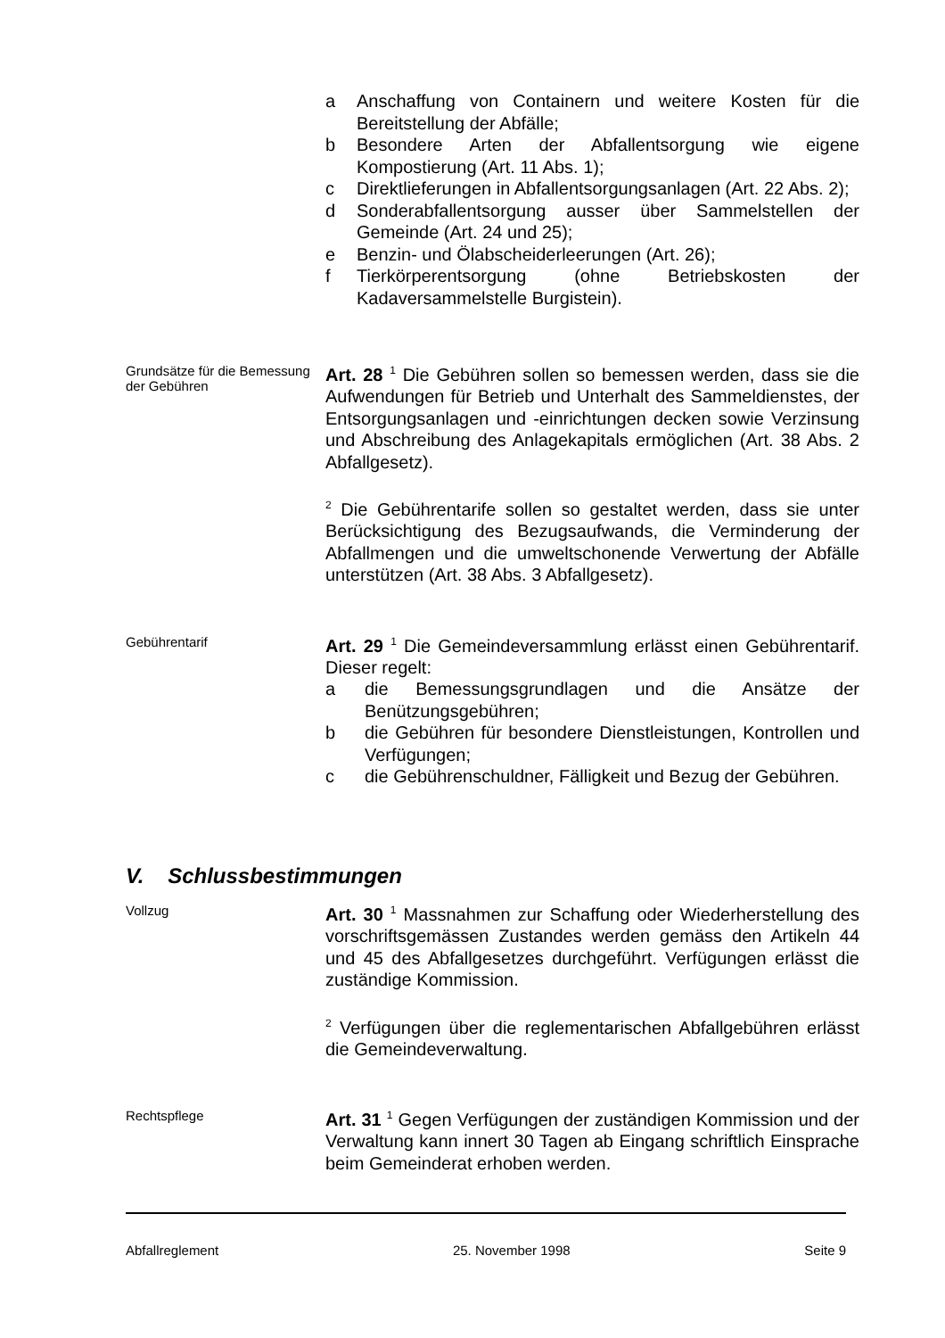a Anschaffung von Containern und weitere Kosten für die Bereitstellung der Abfälle;
b Besondere Arten der Abfallentsorgung wie eigene Kompostierung (Art. 11 Abs. 1);
c Direktlieferungen in Abfallentsorgungsanlagen (Art. 22 Abs. 2);
d Sonderabfallentsorgung ausser über Sammelstellen der Gemeinde (Art. 24 und 25);
e Benzin- und Ölabscheiderleerungen (Art. 26);
f Tierkörperentsorgung (ohne Betriebskosten der Kadaversammelstelle Burgistein).
Grundsätze für die Bemessung der Gebühren
Art. 28 <sup>1</sup> Die Gebühren sollen so bemessen werden, dass sie die Aufwendungen für Betrieb und Unterhalt des Sammeldienstes, der Entsorgungsanlagen und -einrichtungen decken sowie Verzinsung und Abschreibung des Anlagekapitals ermöglichen (Art. 38 Abs. 2 Abfallgesetz).
<sup>2</sup> Die Gebührentarife sollen so gestaltet werden, dass sie unter Berücksichtigung des Bezugsaufwands, die Verminderung der Abfallmengen und die umweltschonende Verwertung der Abfälle unterstützen (Art. 38 Abs. 3 Abfallgesetz).
Gebührentarif
Art. 29 <sup>1</sup> Die Gemeindeversammlung erlässt einen Gebührentarif. Dieser regelt:
a die Bemessungsgrundlagen und die Ansätze der Benützungsgebühren;
b die Gebühren für besondere Dienstleistungen, Kontrollen und Verfügungen;
c die Gebührenschuldner, Fälligkeit und Bezug der Gebühren.
V. Schlussbestimmungen
Vollzug
Art. 30 <sup>1</sup> Massnahmen zur Schaffung oder Wiederherstellung des vorschriftsgemässen Zustandes werden gemäss den Artikeln 44 und 45 des Abfallgesetzes durchgeführt. Verfügungen erlässt die zuständige Kommission.
<sup>2</sup> Verfügungen über die reglementarischen Abfallgebühren erlässt die Gemeindeverwaltung.
Rechtspflege
Art. 31 <sup>1</sup> Gegen Verfügungen der zuständigen Kommission und der Verwaltung kann innert 30 Tagen ab Eingang schriftlich Einsprache beim Gemeinderat erhoben werden.
Abfallreglement 25. November 1998 Seite 9